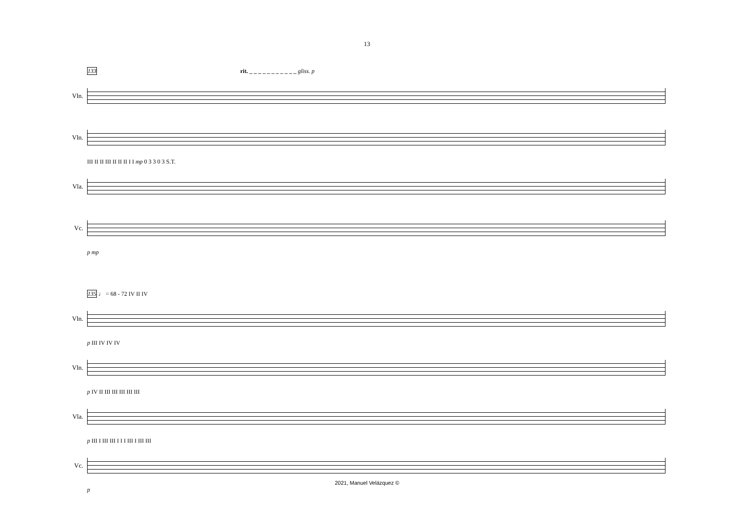13
133 rit. _ _ _ _ _ _ _ _ _ _ _ gliss. p
Vln.
Vln.
III II II III II II II I I mp 0 3 3 0 3 S.T.
Vla.
Vc.
p mp
135 ♩ = 68 - 72 IV II IV
Vln.
p III IV IV IV
Vln.
p IV II III III III III III
Vla.
p III I III III I I I III I III III
Vc.
p
2021, Manuel Velázquez ©